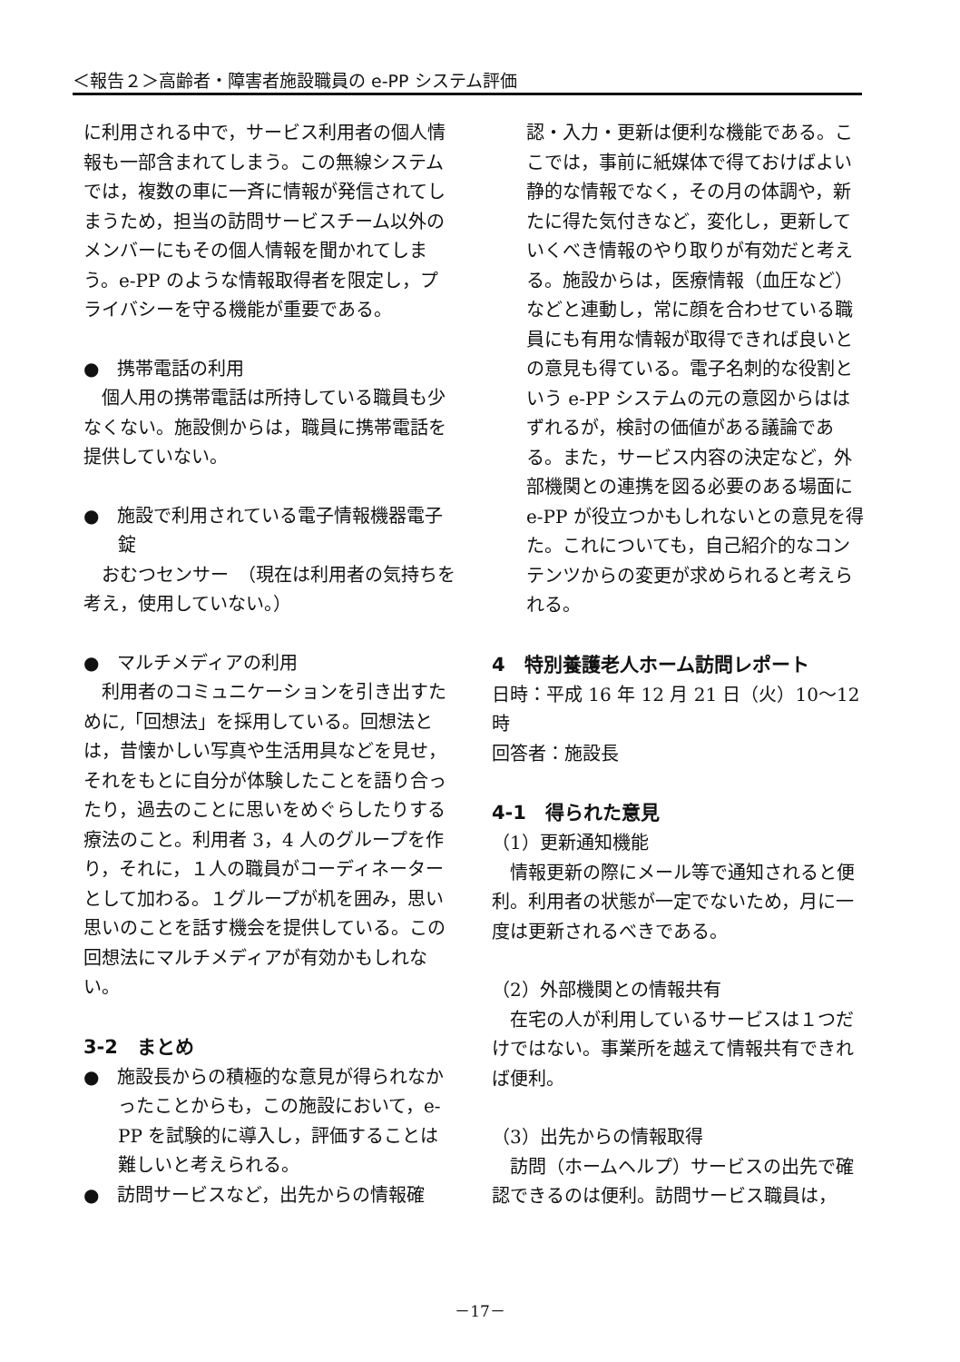＜報告２＞高齢者・障害者施設職員の e-PP システム評価
に利用される中で，サービス利用者の個人情報も一部含まれてしまう。この無線システムでは，複数の車に一斉に情報が発信されてしまうため，担当の訪問サービスチーム以外のメンバーにもその個人情報を聞かれてしまう。e-PP のような情報取得者を限定し，プライバシーを守る機能が重要である。
●　携帯電話の利用
　個人用の携帯電話は所持している職員も少なくない。施設側からは，職員に携帯電話を提供していない。
●　施設で利用されている電子情報機器電子錠
　おむつセンサー　（現在は利用者の気持ちを考え，使用していない。）
●　マルチメディアの利用
　利用者のコミュニケーションを引き出すために,「回想法」を採用している。回想法とは，昔懐かしい写真や生活用具などを見せ，それをもとに自分が体験したことを語り合ったり，過去のことに思いをめぐらしたりする療法のこと。利用者 3，4 人のグループを作り，それに，１人の職員がコーディネーターとして加わる。１グループが机を囲み，思い思いのことを話す機会を提供している。この回想法にマルチメディアが有効かもしれない。
3-2　まとめ
●　施設長からの積極的な意見が得られなかったことからも，この施設において，e-PP を試験的に導入し，評価することは難しいと考えられる。
●　訪問サービスなど，出先からの情報確
認・入力・更新は便利な機能である。ここでは，事前に紙媒体で得ておけばよい静的な情報でなく，その月の体調や，新たに得た気付きなど，変化し，更新していくべき情報のやり取りが有効だと考える。施設からは，医療情報（血圧など）などと連動し，常に顔を合わせている職員にも有用な情報が取得できれば良いとの意見も得ている。電子名刺的な役割という e-PP システムの元の意図からははずれるが，検討の価値がある議論である。また，サービス内容の決定など，外部機関との連携を図る必要のある場面に e-PP が役立つかもしれないとの意見を得た。これについても，自己紹介的なコンテンツからの変更が求められると考えられる。
4　特別養護老人ホーム訪問レポート
日時：平成 16 年 12 月 21 日（火）10～12 時
回答者：施設長
4-1　得られた意見
（1）更新通知機能
　情報更新の際にメール等で通知されると便利。利用者の状態が一定でないため，月に一度は更新されるべきである。
（2）外部機関との情報共有
　在宅の人が利用しているサービスは１つだけではない。事業所を越えて情報共有できれば便利。
（3）出先からの情報取得
　訪問（ホームヘルプ）サービスの出先で確認できるのは便利。訪問サービス職員は，
－17－